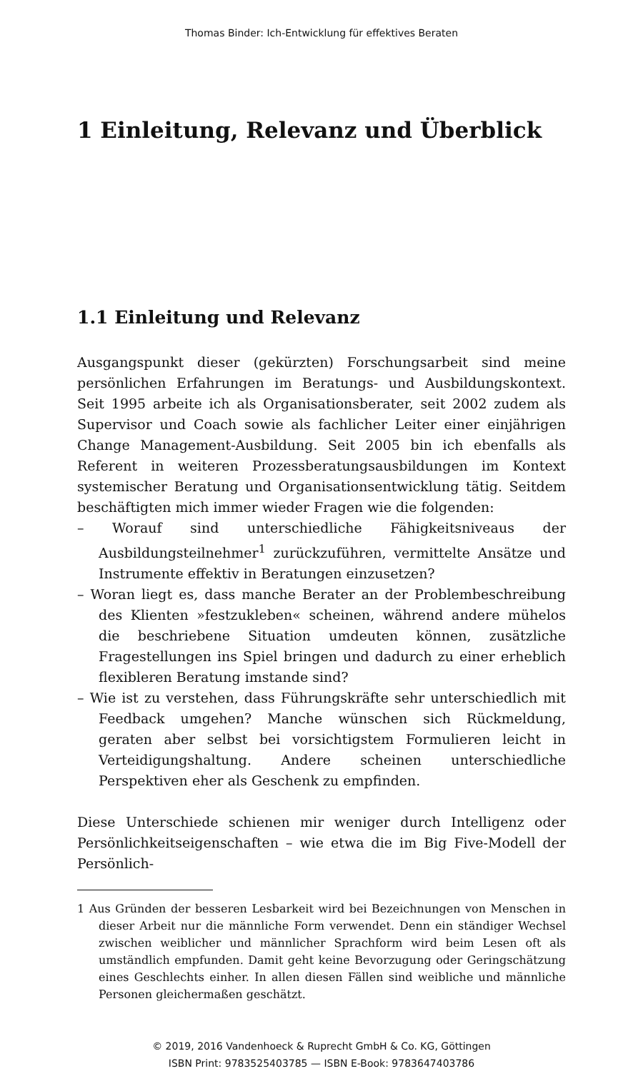Thomas Binder: Ich-Entwicklung für effektives Beraten
1 Einleitung, Relevanz und Überblick
1.1 Einleitung und Relevanz
Ausgangspunkt dieser (gekürzten) Forschungsarbeit sind meine persönlichen Erfahrungen im Beratungs- und Ausbildungskontext. Seit 1995 arbeite ich als Organisationsberater, seit 2002 zudem als Supervisor und Coach sowie als fachlicher Leiter einer einjährigen Change Management-Ausbildung. Seit 2005 bin ich ebenfalls als Referent in weiteren Prozessberatungsausbildungen im Kontext systemischer Beratung und Organisationsentwicklung tätig. Seitdem beschäftigten mich immer wieder Fragen wie die folgenden:
– Worauf sind unterschiedliche Fähigkeitsniveaus der Ausbildungsteilnehmer<sup>1</sup> zurückzuführen, vermittelte Ansätze und Instrumente effektiv in Beratungen einzusetzen?
– Woran liegt es, dass manche Berater an der Problembeschreibung des Klienten »festzukleben« scheinen, während andere mühelos die beschriebene Situation umdeuten können, zusätzliche Fragestellungen ins Spiel bringen und dadurch zu einer erheblich flexibleren Beratung imstande sind?
– Wie ist zu verstehen, dass Führungskräfte sehr unterschiedlich mit Feedback umgehen? Manche wünschen sich Rückmeldung, geraten aber selbst bei vorsichtigstem Formulieren leicht in Verteidigungshaltung. Andere scheinen unterschiedliche Perspektiven eher als Geschenk zu empfinden.
Diese Unterschiede schienen mir weniger durch Intelligenz oder Persönlichkeitseigenschaften – wie etwa die im Big Five-Modell der Persönlich-
1 Aus Gründen der besseren Lesbarkeit wird bei Bezeichnungen von Menschen in dieser Arbeit nur die männliche Form verwendet. Denn ein ständiger Wechsel zwischen weiblicher und männlicher Sprachform wird beim Lesen oft als umständlich empfunden. Damit geht keine Bevorzugung oder Geringschätzung eines Geschlechts einher. In allen diesen Fällen sind weibliche und männliche Personen gleichermaßen geschätzt.
© 2019, 2016 Vandenhoeck & Ruprecht GmbH & Co. KG, Göttingen
ISBN Print: 9783525403785 — ISBN E-Book: 9783647403786